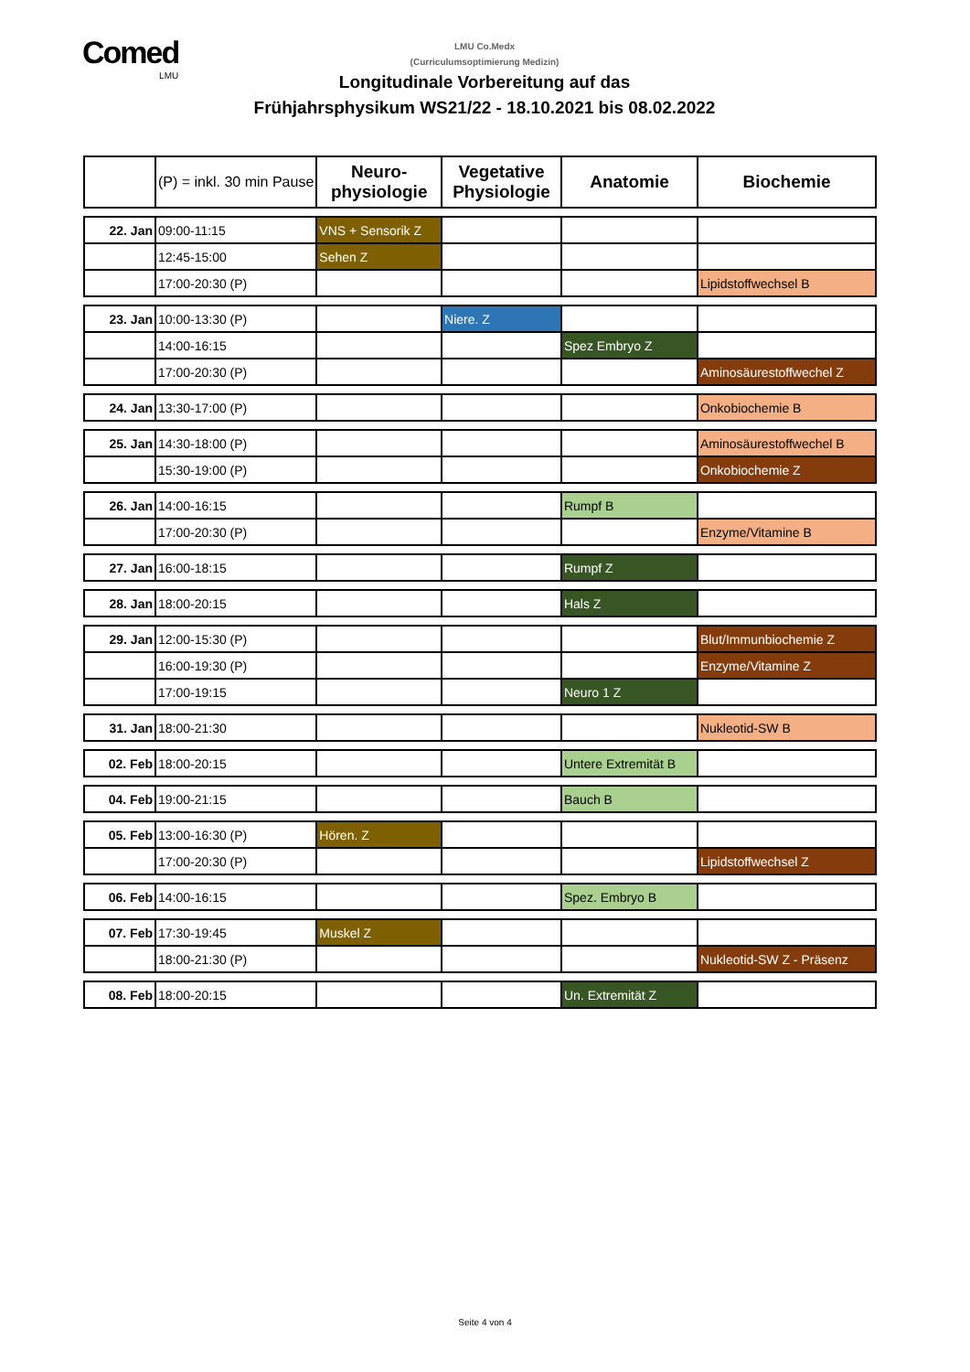Comed
LMU
LMU Co.Medx
(Curriculumsoptimierung Medizin)
Longitudinale Vorbereitung auf das
Frühjahrsphysikum WS21/22 - 18.10.2021 bis 08.02.2022
| | (P) = inkl. 30 min Pause | Neuro- physiologie | Vegetative Physiologie | Anatomie | Biochemie |
| --- | --- | --- | --- | --- | --- |
| 22. Jan | 09:00-11:15 | VNS + Sensorik Z | | | |
| | 12:45-15:00 | Sehen Z | | | |
| | 17:00-20:30 (P) | | | | Lipidstoffwechsel B |
| 23. Jan | 10:00-13:30 (P) | | Niere. Z | | |
| | 14:00-16:15 | | | Spez Embryo Z | |
| | 17:00-20:30 (P) | | | | Aminosäurestoffwechel Z |
| 24. Jan | 13:30-17:00 (P) | | | | Onkobiochemie B |
| 25. Jan | 14:30-18:00 (P) | | | | Aminosäurestoffwechel B |
| | 15:30-19:00 (P) | | | | Onkobiochemie Z |
| 26. Jan | 14:00-16:15 | | | Rumpf B | |
| | 17:00-20:30 (P) | | | | Enzyme/Vitamine B |
| 27. Jan | 16:00-18:15 | | | Rumpf Z | |
| 28. Jan | 18:00-20:15 | | | Hals Z | |
| 29. Jan | 12:00-15:30 (P) | | | | Blut/Immunbiochemie Z |
| | 16:00-19:30 (P) | | | | Enzyme/Vitamine Z |
| | 17:00-19:15 | | | Neuro 1 Z | |
| 31. Jan | 18:00-21:30 | | | | Nukleotid-SW B |
| 02. Feb | 18:00-20:15 | | | Untere Extremität B | |
| 04. Feb | 19:00-21:15 | | | Bauch B | |
| 05. Feb | 13:00-16:30 (P) | Hören. Z | | | |
| | 17:00-20:30 (P) | | | | Lipidstoffwechsel Z |
| 06. Feb | 14:00-16:15 | | | Spez. Embryo B | |
| 07. Feb | 17:30-19:45 | Muskel Z | | | |
| | 18:00-21:30 (P) | | | | Nukleotid-SW Z - Präsenz |
| 08. Feb | 18:00-20:15 | | | Un. Extremität Z | |
Seite 4 von 4